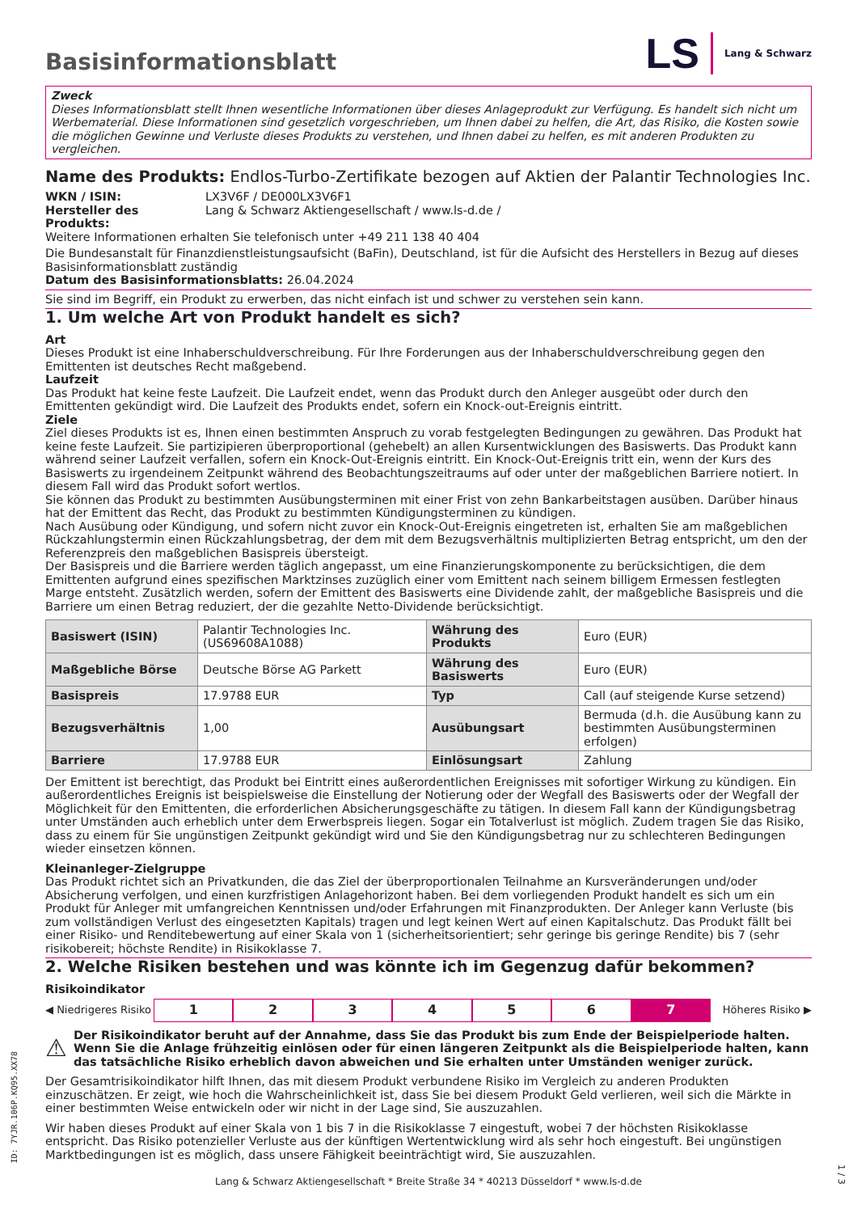Basisinformationsblatt
LS Lang & Schwarz
Zweck
Dieses Informationsblatt stellt Ihnen wesentliche Informationen über dieses Anlageprodukt zur Verfügung. Es handelt sich nicht um Werbematerial. Diese Informationen sind gesetzlich vorgeschrieben, um Ihnen dabei zu helfen, die Art, das Risiko, die Kosten sowie die möglichen Gewinne und Verluste dieses Produkts zu verstehen, und Ihnen dabei zu helfen, es mit anderen Produkten zu vergleichen.
Name des Produkts: Endlos-Turbo-Zertifikate bezogen auf Aktien der Palantir Technologies Inc.
WKN / ISIN: LX3V6F / DE000LX3V6F1
Hersteller des Produkts: Lang & Schwarz Aktiengesellschaft / www.ls-d.de /
Weitere Informationen erhalten Sie telefonisch unter +49 211 138 40 404
Die Bundesanstalt für Finanzdienstleistungsaufsicht (BaFin), Deutschland, ist für die Aufsicht des Herstellers in Bezug auf dieses Basisinformationsblatt zuständig
Datum des Basisinformationsblatts: 26.04.2024
Sie sind im Begriff, ein Produkt zu erwerben, das nicht einfach ist und schwer zu verstehen sein kann.
1. Um welche Art von Produkt handelt es sich?
Art
Dieses Produkt ist eine Inhaberschuldverschreibung. Für Ihre Forderungen aus der Inhaberschuldverschreibung gegen den Emittenten ist deutsches Recht maßgebend.
Laufzeit
Das Produkt hat keine feste Laufzeit. Die Laufzeit endet, wenn das Produkt durch den Anleger ausgeübt oder durch den Emittenten gekündigt wird. Die Laufzeit des Produkts endet, sofern ein Knock-out-Ereignis eintritt.
Ziele
Ziel dieses Produkts ist es, Ihnen einen bestimmten Anspruch zu vorab festgelegten Bedingungen zu gewähren. Das Produkt hat keine feste Laufzeit. Sie partizipieren überproportional (gehebelt) an allen Kursentwicklungen des Basiswerts. Das Produkt kann während seiner Laufzeit verfallen, sofern ein Knock-Out-Ereignis eintritt. Ein Knock-Out-Ereignis tritt ein, wenn der Kurs des Basiswerts zu irgendeinem Zeitpunkt während des Beobachtungszeitraums auf oder unter der maßgeblichen Barriere notiert. In diesem Fall wird das Produkt sofort wertlos.
Sie können das Produkt zu bestimmten Ausübungsterminen mit einer Frist von zehn Bankarbeitstagen ausüben. Darüber hinaus hat der Emittent das Recht, das Produkt zu bestimmten Kündigungsterminen zu kündigen.
Nach Ausübung oder Kündigung, und sofern nicht zuvor ein Knock-Out-Ereignis eingetreten ist, erhalten Sie am maßgeblichen Rückzahlungstermin einen Rückzahlungsbetrag, der dem mit dem Bezugsverhältnis multiplizierten Betrag entspricht, um den der Referenzpreis den maßgeblichen Basispreis übersteigt.
Der Basispreis und die Barriere werden täglich angepasst, um eine Finanzierungskomponente zu berücksichtigen, die dem Emittenten aufgrund eines spezifischen Marktzinses zuzüglich einer vom Emittent nach seinem billigem Ermessen festlegten Marge entsteht. Zusätzlich werden, sofern der Emittent des Basiswerts eine Dividende zahlt, der maßgebliche Basispreis und die Barriere um einen Betrag reduziert, der die gezahlte Netto-Dividende berücksichtigt.
| Basiswert (ISIN) | Palantir Technologies Inc. (US69608A1088) | Währung des Produkts | Euro (EUR) |
| Maßgebliche Börse | Deutsche Börse AG Parkett | Währung des Basiswerts | Euro (EUR) |
| Basispreis | 17.9788 EUR | Typ | Call (auf steigende Kurse setzend) |
| Bezugsverhältnis | 1,00 | Ausübungsart | Bermuda (d.h. die Ausübung kann zu bestimmten Ausübungsterminen erfolgen) |
| Barriere | 17.9788 EUR | Einlösungsart | Zahlung |
Der Emittent ist berechtigt, das Produkt bei Eintritt eines außerordentlichen Ereignisses mit sofortiger Wirkung zu kündigen. Ein außerordentliches Ereignis ist beispielsweise die Einstellung der Notierung oder der Wegfall des Basiswerts oder der Wegfall der Möglichkeit für den Emittenten, die erforderlichen Absicherungsgeschäfte zu tätigen. In diesem Fall kann der Kündigungsbetrag unter Umständen auch erheblich unter dem Erwerbspreis liegen. Sogar ein Totalverlust ist möglich. Zudem tragen Sie das Risiko, dass zu einem für Sie ungünstigen Zeitpunkt gekündigt wird und Sie den Kündigungsbetrag nur zu schlechteren Bedingungen wieder einsetzen können.
Kleinanleger-Zielgruppe
Das Produkt richtet sich an Privatkunden, die das Ziel der überproportionalen Teilnahme an Kursveränderungen und/oder Absicherung verfolgen, und einen kurzfristigen Anlagehorizont haben. Bei dem vorliegenden Produkt handelt es sich um ein Produkt für Anleger mit umfangreichen Kenntnissen und/oder Erfahrungen mit Finanzprodukten. Der Anleger kann Verluste (bis zum vollständigen Verlust des eingesetzten Kapitals) tragen und legt keinen Wert auf einen Kapitalschutz. Das Produkt fällt bei einer Risiko- und Renditebewertung auf einer Skala von 1 (sicherheitsorientiert; sehr geringe bis geringe Rendite) bis 7 (sehr risikobereit; höchste Rendite) in Risikoklasse 7.
2. Welche Risiken bestehen und was könnte ich im Gegenzug dafür bekommen?
Risikoindikator
◀ Niedrigeres Risiko 1234567 Höheres Risiko ▶
⚠ Der Risikoindikator beruht auf der Annahme, dass Sie das Produkt bis zum Ende der Beispielperiode halten. Wenn Sie die Anlage frühzeitig einlösen oder für einen längeren Zeitpunkt als die Beispielperiode halten, kann das tatsächliche Risiko erheblich davon abweichen und Sie erhalten unter Umständen weniger zurück.
Der Gesamtrisikoindikator hilft Ihnen, das mit diesem Produkt verbundene Risiko im Vergleich zu anderen Produkten einzuschätzen. Er zeigt, wie hoch die Wahrscheinlichkeit ist, dass Sie bei diesem Produkt Geld verlieren, weil sich die Märkte in einer bestimmten Weise entwickeln oder wir nicht in der Lage sind, Sie auszuzahlen.
Wir haben dieses Produkt auf einer Skala von 1 bis 7 in die Risikoklasse 7 eingestuft, wobei 7 der höchsten Risikoklasse entspricht. Das Risiko potenzieller Verluste aus der künftigen Wertentwicklung wird als sehr hoch eingestuft. Bei ungünstigen Marktbedingungen ist es möglich, dass unsere Fähigkeit beeinträchtigt wird, Sie auszuzahlen.
ID: 7YJR.106P.KQ95.XX78
Lang & Schwarz Aktiengesellschaft * Breite Straße 34 * 40213 Düsseldorf * www.ls-d.de
1 / 3